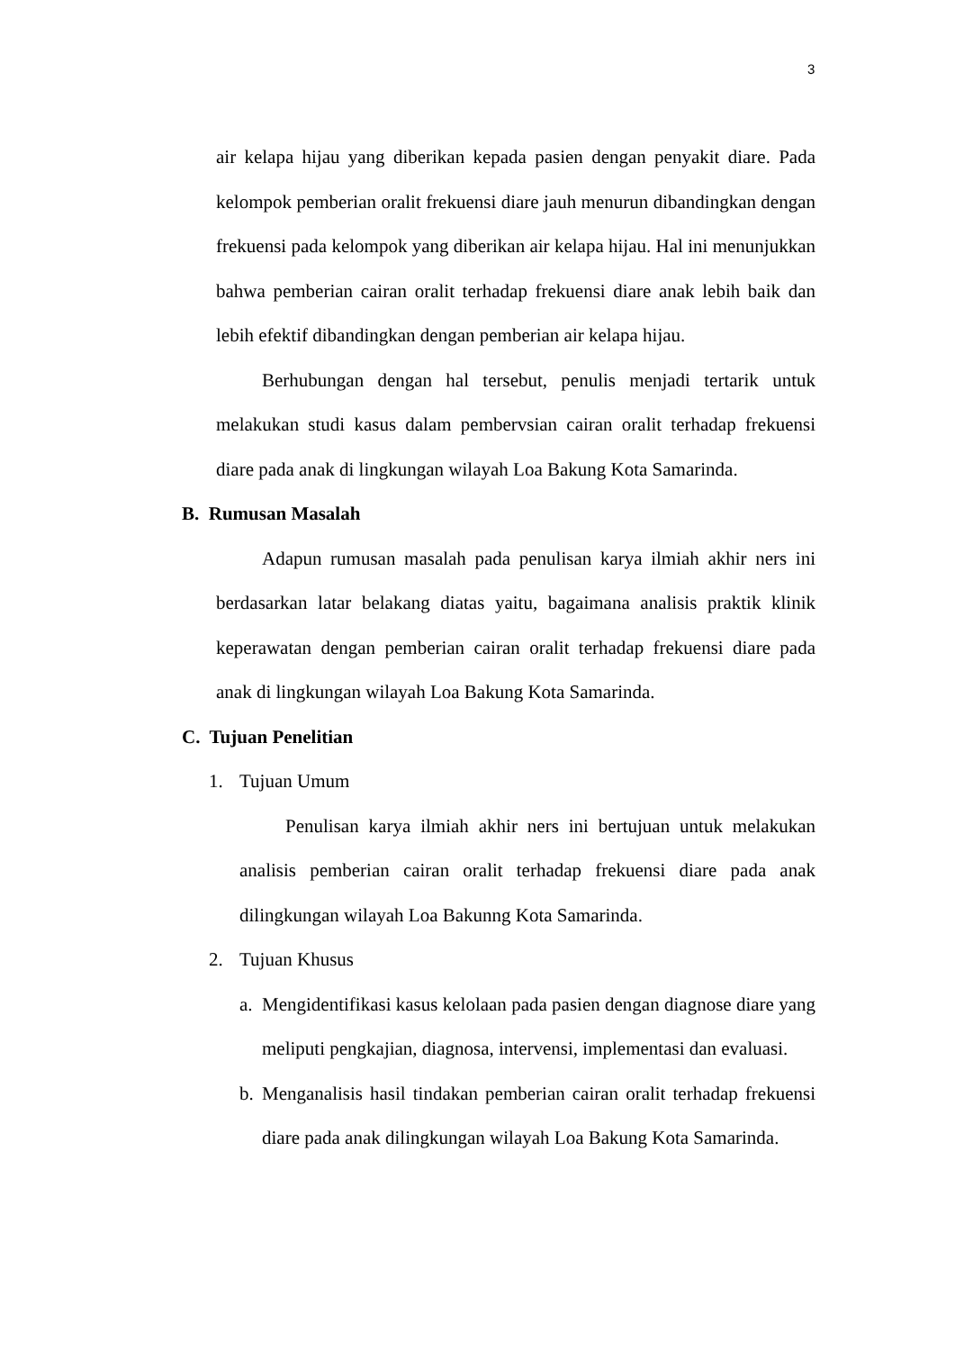3
air kelapa hijau yang diberikan kepada pasien dengan penyakit diare. Pada kelompok pemberian oralit frekuensi diare jauh menurun dibandingkan dengan frekuensi pada kelompok yang diberikan air kelapa hijau. Hal ini menunjukkan bahwa pemberian cairan oralit terhadap frekuensi diare anak lebih baik dan lebih efektif dibandingkan dengan pemberian air kelapa hijau.
Berhubungan dengan hal tersebut, penulis menjadi tertarik untuk melakukan studi kasus dalam pembervsian cairan oralit terhadap frekuensi diare pada anak di lingkungan wilayah Loa Bakung Kota Samarinda.
B. Rumusan Masalah
Adapun rumusan masalah pada penulisan karya ilmiah akhir ners ini berdasarkan latar belakang diatas yaitu, bagaimana analisis praktik klinik keperawatan dengan pemberian cairan oralit terhadap frekuensi diare pada anak di lingkungan wilayah Loa Bakung Kota Samarinda.
C. Tujuan Penelitian
1. Tujuan Umum
Penulisan karya ilmiah akhir ners ini bertujuan untuk melakukan analisis pemberian cairan oralit terhadap frekuensi diare pada anak dilingkungan wilayah Loa Bakunng Kota Samarinda.
2. Tujuan Khusus
a.
Mengidentifikasi kasus kelolaan pada pasien dengan diagnose diare yang meliputi pengkajian, diagnosa, intervensi, implementasi dan evaluasi.
b.
Menganalisis hasil tindakan pemberian cairan oralit terhadap frekuensi diare pada anak dilingkungan wilayah Loa Bakung Kota Samarinda.